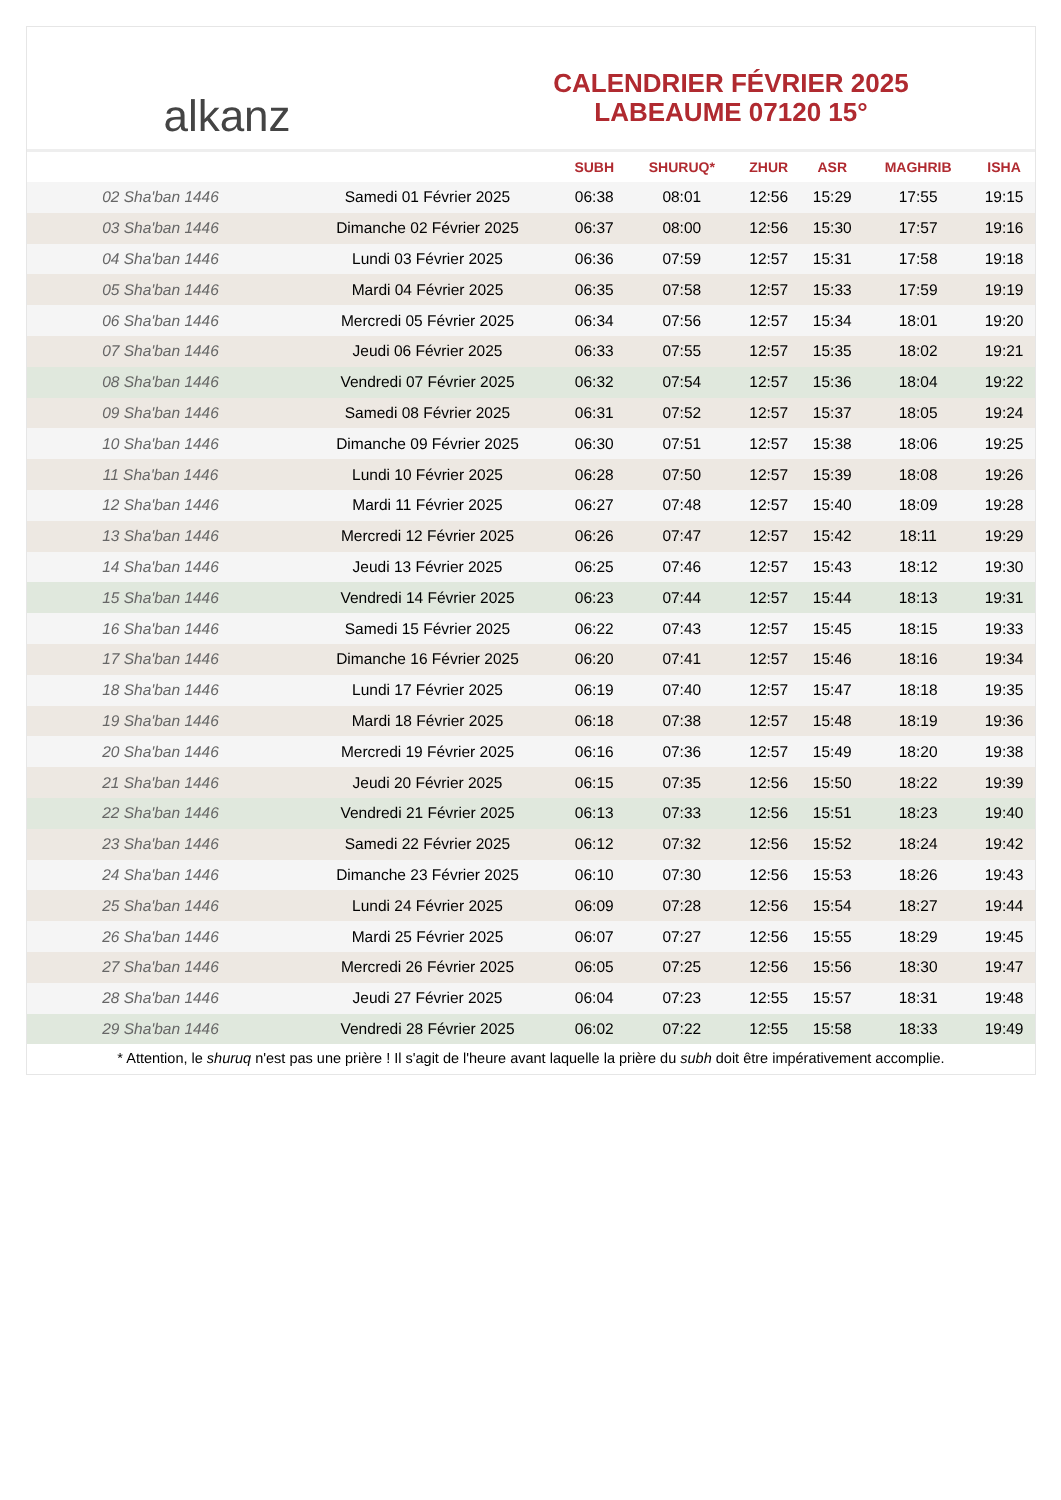alkanz
CALENDRIER FÉVRIER 2025
LABEAUME 07120 15°
| | | SUBH | SHURUQ* | ZHUR | ASR | MAGHRIB | ISHA |
| --- | --- | --- | --- | --- | --- | --- | --- |
| 02 Sha'ban 1446 | Samedi 01 Février 2025 | 06:38 | 08:01 | 12:56 | 15:29 | 17:55 | 19:15 |
| 03 Sha'ban 1446 | Dimanche 02 Février 2025 | 06:37 | 08:00 | 12:56 | 15:30 | 17:57 | 19:16 |
| 04 Sha'ban 1446 | Lundi 03 Février 2025 | 06:36 | 07:59 | 12:57 | 15:31 | 17:58 | 19:18 |
| 05 Sha'ban 1446 | Mardi 04 Février 2025 | 06:35 | 07:58 | 12:57 | 15:33 | 17:59 | 19:19 |
| 06 Sha'ban 1446 | Mercredi 05 Février 2025 | 06:34 | 07:56 | 12:57 | 15:34 | 18:01 | 19:20 |
| 07 Sha'ban 1446 | Jeudi 06 Février 2025 | 06:33 | 07:55 | 12:57 | 15:35 | 18:02 | 19:21 |
| 08 Sha'ban 1446 | Vendredi 07 Février 2025 | 06:32 | 07:54 | 12:57 | 15:36 | 18:04 | 19:22 |
| 09 Sha'ban 1446 | Samedi 08 Février 2025 | 06:31 | 07:52 | 12:57 | 15:37 | 18:05 | 19:24 |
| 10 Sha'ban 1446 | Dimanche 09 Février 2025 | 06:30 | 07:51 | 12:57 | 15:38 | 18:06 | 19:25 |
| 11 Sha'ban 1446 | Lundi 10 Février 2025 | 06:28 | 07:50 | 12:57 | 15:39 | 18:08 | 19:26 |
| 12 Sha'ban 1446 | Mardi 11 Février 2025 | 06:27 | 07:48 | 12:57 | 15:40 | 18:09 | 19:28 |
| 13 Sha'ban 1446 | Mercredi 12 Février 2025 | 06:26 | 07:47 | 12:57 | 15:42 | 18:11 | 19:29 |
| 14 Sha'ban 1446 | Jeudi 13 Février 2025 | 06:25 | 07:46 | 12:57 | 15:43 | 18:12 | 19:30 |
| 15 Sha'ban 1446 | Vendredi 14 Février 2025 | 06:23 | 07:44 | 12:57 | 15:44 | 18:13 | 19:31 |
| 16 Sha'ban 1446 | Samedi 15 Février 2025 | 06:22 | 07:43 | 12:57 | 15:45 | 18:15 | 19:33 |
| 17 Sha'ban 1446 | Dimanche 16 Février 2025 | 06:20 | 07:41 | 12:57 | 15:46 | 18:16 | 19:34 |
| 18 Sha'ban 1446 | Lundi 17 Février 2025 | 06:19 | 07:40 | 12:57 | 15:47 | 18:18 | 19:35 |
| 19 Sha'ban 1446 | Mardi 18 Février 2025 | 06:18 | 07:38 | 12:57 | 15:48 | 18:19 | 19:36 |
| 20 Sha'ban 1446 | Mercredi 19 Février 2025 | 06:16 | 07:36 | 12:57 | 15:49 | 18:20 | 19:38 |
| 21 Sha'ban 1446 | Jeudi 20 Février 2025 | 06:15 | 07:35 | 12:56 | 15:50 | 18:22 | 19:39 |
| 22 Sha'ban 1446 | Vendredi 21 Février 2025 | 06:13 | 07:33 | 12:56 | 15:51 | 18:23 | 19:40 |
| 23 Sha'ban 1446 | Samedi 22 Février 2025 | 06:12 | 07:32 | 12:56 | 15:52 | 18:24 | 19:42 |
| 24 Sha'ban 1446 | Dimanche 23 Février 2025 | 06:10 | 07:30 | 12:56 | 15:53 | 18:26 | 19:43 |
| 25 Sha'ban 1446 | Lundi 24 Février 2025 | 06:09 | 07:28 | 12:56 | 15:54 | 18:27 | 19:44 |
| 26 Sha'ban 1446 | Mardi 25 Février 2025 | 06:07 | 07:27 | 12:56 | 15:55 | 18:29 | 19:45 |
| 27 Sha'ban 1446 | Mercredi 26 Février 2025 | 06:05 | 07:25 | 12:56 | 15:56 | 18:30 | 19:47 |
| 28 Sha'ban 1446 | Jeudi 27 Février 2025 | 06:04 | 07:23 | 12:55 | 15:57 | 18:31 | 19:48 |
| 29 Sha'ban 1446 | Vendredi 28 Février 2025 | 06:02 | 07:22 | 12:55 | 15:58 | 18:33 | 19:49 |
* Attention, le shuruq n'est pas une prière ! Il s'agit de l'heure avant laquelle la prière du subh doit être impérativement accomplie.